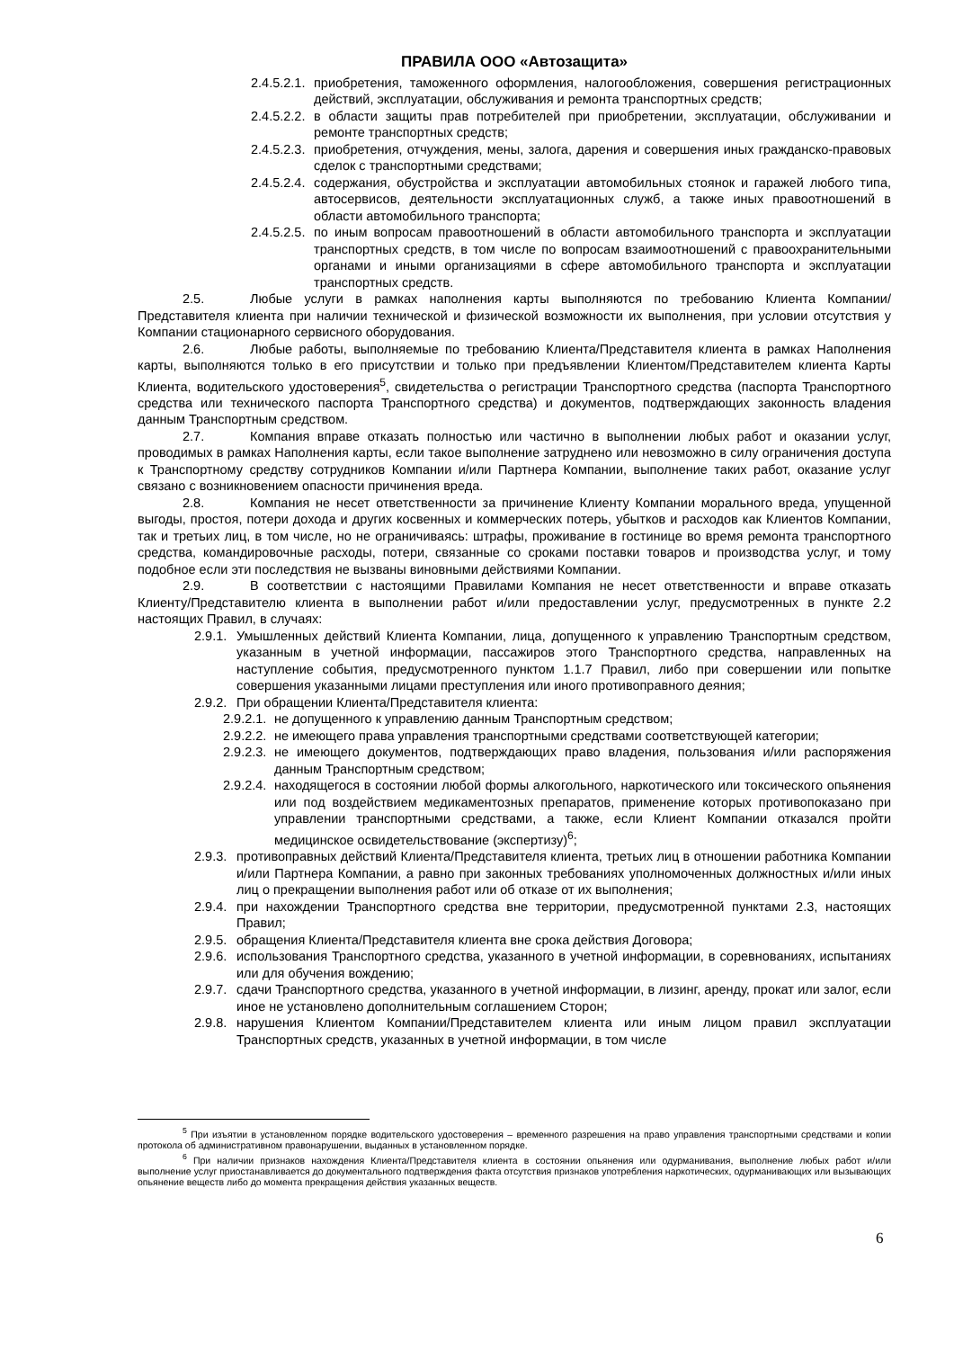ПРАВИЛА ООО «Автозащита»
2.4.5.2.1. приобретения, таможенного оформления, налогообложения, совершения регистрационных действий, эксплуатации, обслуживания и ремонта транспортных средств;
2.4.5.2.2. в области защиты прав потребителей при приобретении, эксплуатации, обслуживании и ремонте транспортных средств;
2.4.5.2.3. приобретения, отчуждения, мены, залога, дарения и совершения иных гражданско-правовых сделок с транспортными средствами;
2.4.5.2.4. содержания, обустройства и эксплуатации автомобильных стоянок и гаражей любого типа, автосервисов, деятельности эксплуатационных служб, а также иных правоотношений в области автомобильного транспорта;
2.4.5.2.5. по иным вопросам правоотношений в области автомобильного транспорта и эксплуатации транспортных средств, в том числе по вопросам взаимоотношений с правоохранительными органами и иными организациями в сфере автомобильного транспорта и эксплуатации транспортных средств.
2.5. Любые услуги в рамках наполнения карты выполняются по требованию Клиента Компании/Представителя клиента при наличии технической и физической возможности их выполнения, при условии отсутствия у Компании стационарного сервисного оборудования.
2.6. Любые работы, выполняемые по требованию Клиента/Представителя клиента в рамках Наполнения карты, выполняются только в его присутствии и только при предъявлении Клиентом/Представителем клиента Карты Клиента, водительского удостоверения<sup>5</sup>, свидетельства о регистрации Транспортного средства (паспорта Транспортного средства или технического паспорта Транспортного средства) и документов, подтверждающих законность владения данным Транспортным средством.
2.7. Компания вправе отказать полностью или частично в выполнении любых работ и оказании услуг, проводимых в рамках Наполнения карты, если такое выполнение затруднено или невозможно в силу ограничения доступа к Транспортному средству сотрудников Компании и/или Партнера Компании, выполнение таких работ, оказание услуг связано с возникновением опасности причинения вреда.
2.8. Компания не несет ответственности за причинение Клиенту Компании морального вреда, упущенной выгоды, простоя, потери дохода и других косвенных и коммерческих потерь, убытков и расходов как Клиентов Компании, так и третьих лиц, в том числе, но не ограничиваясь: штрафы, проживание в гостинице во время ремонта транспортного средства, командировочные расходы, потери, связанные со сроками поставки товаров и производства услуг, и тому подобное если эти последствия не вызваны виновными действиями Компании.
2.9. В соответствии с настоящими Правилами Компания не несет ответственности и вправе отказать Клиенту/Представителю клиента в выполнении работ и/или предоставлении услуг, предусмотренных в пункте 2.2 настоящих Правил, в случаях:
2.9.1. Умышленных действий Клиента Компании, лица, допущенного к управлению Транспортным средством, указанным в учетной информации, пассажиров этого Транспортного средства, направленных на наступление события, предусмотренного пунктом 1.1.7 Правил, либо при совершении или попытке совершения указанными лицами преступления или иного противоправного деяния;
2.9.2. При обращении Клиента/Представителя клиента:
2.9.2.1. не допущенного к управлению данным Транспортным средством;
2.9.2.2. не имеющего права управления транспортными средствами соответствующей категории;
2.9.2.3. не имеющего документов, подтверждающих право владения, пользования и/или распоряжения данным Транспортным средством;
2.9.2.4. находящегося в состоянии любой формы алкогольного, наркотического или токсического опьянения или под воздействием медикаментозных препаратов, применение которых противопоказано при управлении транспортными средствами, а также, если Клиент Компании отказался пройти медицинское освидетельствование (экспертизу)<sup>6</sup>;
2.9.3. противоправных действий Клиента/Представителя клиента, третьих лиц в отношении работника Компании и/или Партнера Компании, а равно при законных требованиях уполномоченных должностных и/или иных лиц о прекращении выполнения работ или об отказе от их выполнения;
2.9.4. при нахождении Транспортного средства вне территории, предусмотренной пунктами 2.3, настоящих Правил;
2.9.5. обращения Клиента/Представителя клиента вне срока действия Договора;
2.9.6. использования Транспортного средства, указанного в учетной информации, в соревнованиях, испытаниях или для обучения вождению;
2.9.7. сдачи Транспортного средства, указанного в учетной информации, в лизинг, аренду, прокат или залог, если иное не установлено дополнительным соглашением Сторон;
2.9.8. нарушения Клиентом Компании/Представителем клиента или иным лицом правил эксплуатации Транспортных средств, указанных в учетной информации, в том числе
<sup>5</sup> При изъятии в установленном порядке водительского удостоверения – временного разрешения на право управления транспортными средствами и копии протокола об административном правонарушении, выданных в установленном порядке.
<sup>6</sup> При наличии признаков нахождения Клиента/Представителя клиента в состоянии опьянения или одурманивания, выполнение любых работ и/или выполнение услуг приостанавливается до документального подтверждения факта отсутствия признаков употребления наркотических, одурманивающих или вызывающих опьянение веществ либо до момента прекращения действия указанных веществ.
6